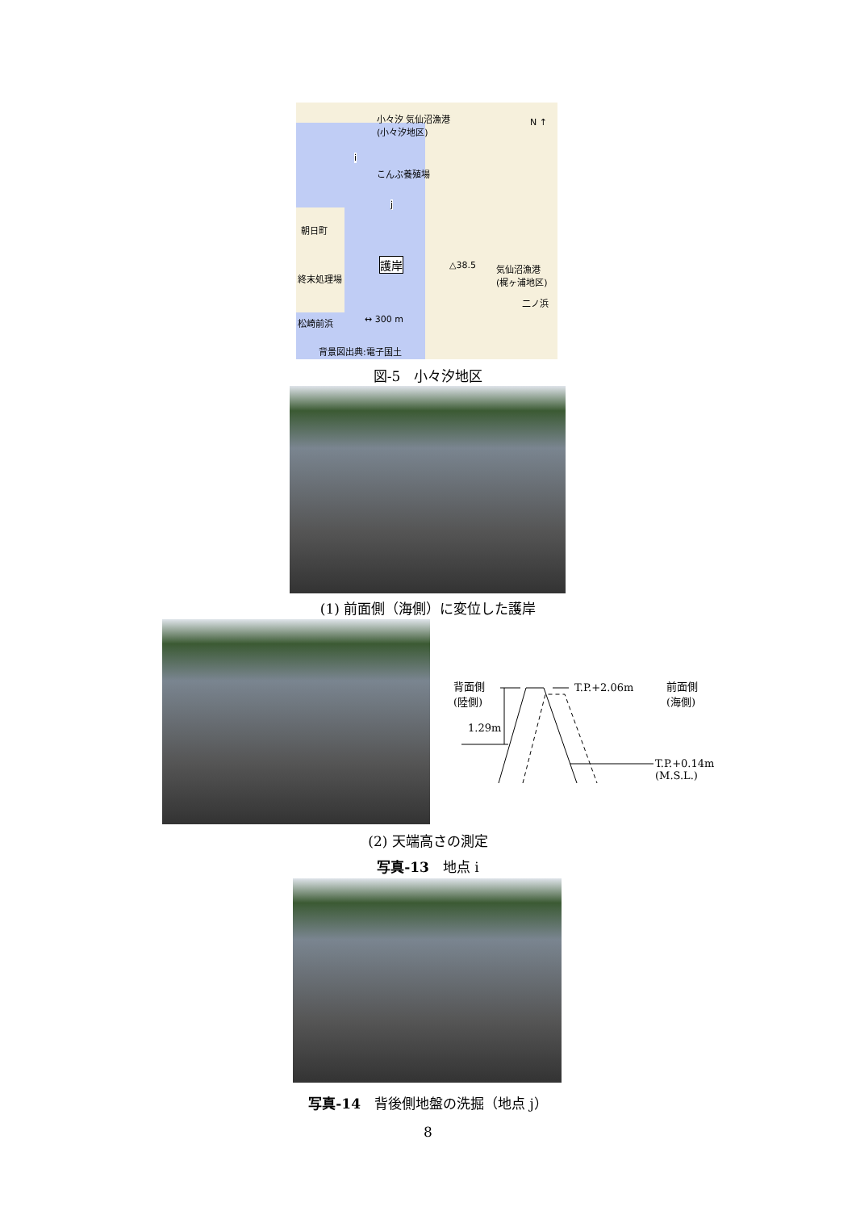小々汐 気仙沼漁港
(小々汐地区)
N ↑
i
j
こんぶ養殖場
朝日町
終末処理場
護岸 △38.5
気仙沼漁港
(梶ヶ浦地区)
二ノ浜
↔ 300 m
松崎前浜
背景図出典:電子国土
図-5　小々汐地区
(1) 前面側（海側）に変位した護岸
背面側
(陸側)
T.P.+2.06m
前面側
(海側)
1.29m
T.P.+0.14m
(M.S.L.)
(2) 天端高さの測定
写真-13　地点 i
写真-14　背後側地盤の洗掘（地点 j）
8